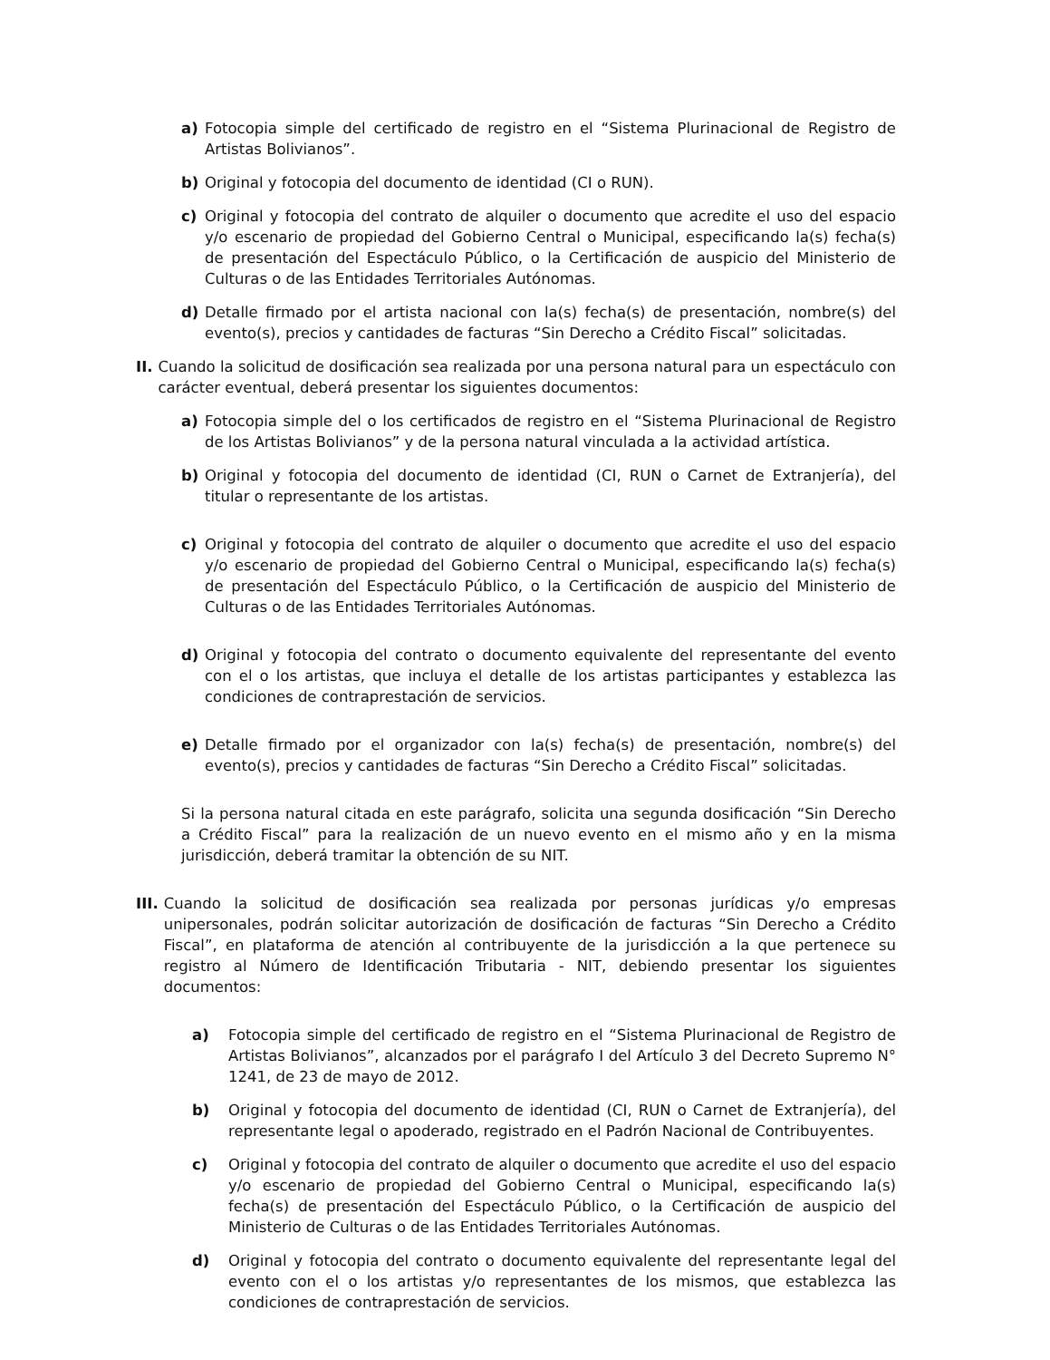a) Fotocopia simple del certificado de registro en el “Sistema Plurinacional de Registro de Artistas Bolivianos”.
b) Original y fotocopia del documento de identidad (CI o RUN).
c) Original y fotocopia del contrato de alquiler o documento que acredite el uso del espacio y/o escenario de propiedad del Gobierno Central o Municipal, especificando la(s) fecha(s) de presentación del Espectáculo Público, o la Certificación de auspicio del Ministerio de Culturas o de las Entidades Territoriales Autónomas.
d) Detalle firmado por el artista nacional con la(s) fecha(s) de presentación, nombre(s) del evento(s), precios y cantidades de facturas “Sin Derecho a Crédito Fiscal” solicitadas.
II. Cuando la solicitud de dosificación sea realizada por una persona natural para un espectáculo con carácter eventual, deberá presentar los siguientes documentos:
a) Fotocopia simple del o los certificados de registro en el “Sistema Plurinacional de Registro de los Artistas Bolivianos” y de la persona natural vinculada a la actividad artística.
b) Original y fotocopia del documento de identidad (CI, RUN o Carnet de Extranjería), del titular o representante de los artistas.
c) Original y fotocopia del contrato de alquiler o documento que acredite el uso del espacio y/o escenario de propiedad del Gobierno Central o Municipal, especificando la(s) fecha(s) de presentación del Espectáculo Público, o la Certificación de auspicio del Ministerio de Culturas o de las Entidades Territoriales Autónomas.
d) Original y fotocopia del contrato o documento equivalente del representante del evento con el o los artistas, que incluya el detalle de los artistas participantes y establezca las condiciones de contraprestación de servicios.
e) Detalle firmado por el organizador con la(s) fecha(s) de presentación, nombre(s) del evento(s), precios y cantidades de facturas “Sin Derecho a Crédito Fiscal” solicitadas.
Si la persona natural citada en este parágrafo, solicita una segunda dosificación “Sin Derecho a Crédito Fiscal” para la realización de un nuevo evento en el mismo año y en la misma jurisdicción, deberá tramitar la obtención de su NIT.
III. Cuando la solicitud de dosificación sea realizada por personas jurídicas y/o empresas unipersonales, podrán solicitar autorización de dosificación de facturas “Sin Derecho a Crédito Fiscal”, en plataforma de atención al contribuyente de la jurisdicción a la que pertenece su registro al Número de Identificación Tributaria - NIT, debiendo presentar los siguientes documentos:
a) Fotocopia simple del certificado de registro en el “Sistema Plurinacional de Registro de Artistas Bolivianos”, alcanzados por el parágrafo I del Artículo 3 del Decreto Supremo N° 1241, de 23 de mayo de 2012.
b) Original y fotocopia del documento de identidad (CI, RUN o Carnet de Extranjería), del representante legal o apoderado, registrado en el Padrón Nacional de Contribuyentes.
c) Original y fotocopia del contrato de alquiler o documento que acredite el uso del espacio y/o escenario de propiedad del Gobierno Central o Municipal, especificando la(s) fecha(s) de presentación del Espectáculo Público, o la Certificación de auspicio del Ministerio de Culturas o de las Entidades Territoriales Autónomas.
d) Original y fotocopia del contrato o documento equivalente del representante legal del evento con el o los artistas y/o representantes de los mismos, que establezca las condiciones de contraprestación de servicios.